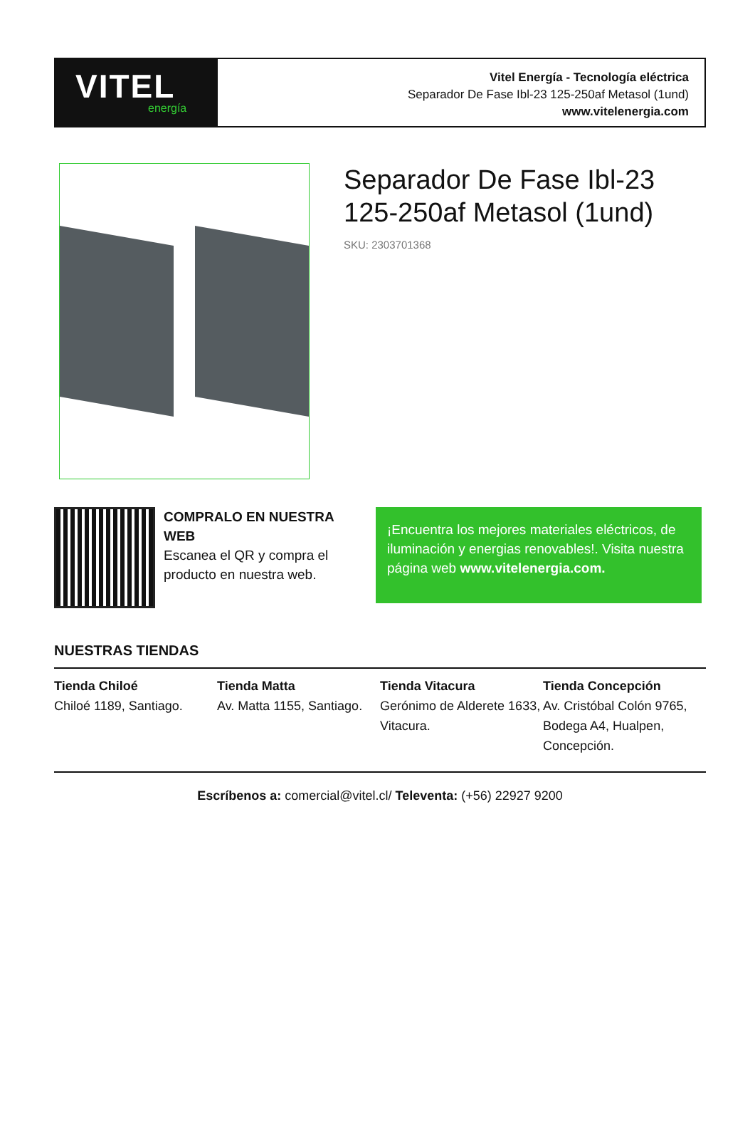VITEL
energía
Vitel Energía - Tecnología eléctrica
Separador De Fase Ibl-23 125-250af Metasol (1und)
www.vitelenergia.com
Separador De Fase Ibl-23 125-250af Metasol (1und)
SKU: 2303701368
COMPRALO EN NUESTRA WEB
Escanea el QR y compra el producto en nuestra web.
¡Encuentra los mejores materiales eléctricos, de iluminación y energias renovables!. Visita nuestra página web www.vitelenergia.com.
NUESTRAS TIENDAS
Tienda Chiloé
Chiloé 1189, Santiago.
Tienda Matta
Av. Matta 1155, Santiago.
Tienda Vitacura
Gerónimo de Alderete 1633, Vitacura.
Tienda Concepción
Av. Cristóbal Colón 9765, Bodega A4, Hualpen, Concepción.
Escríbenos a: comercial@vitel.cl/ Televenta: (+56) 22927 9200